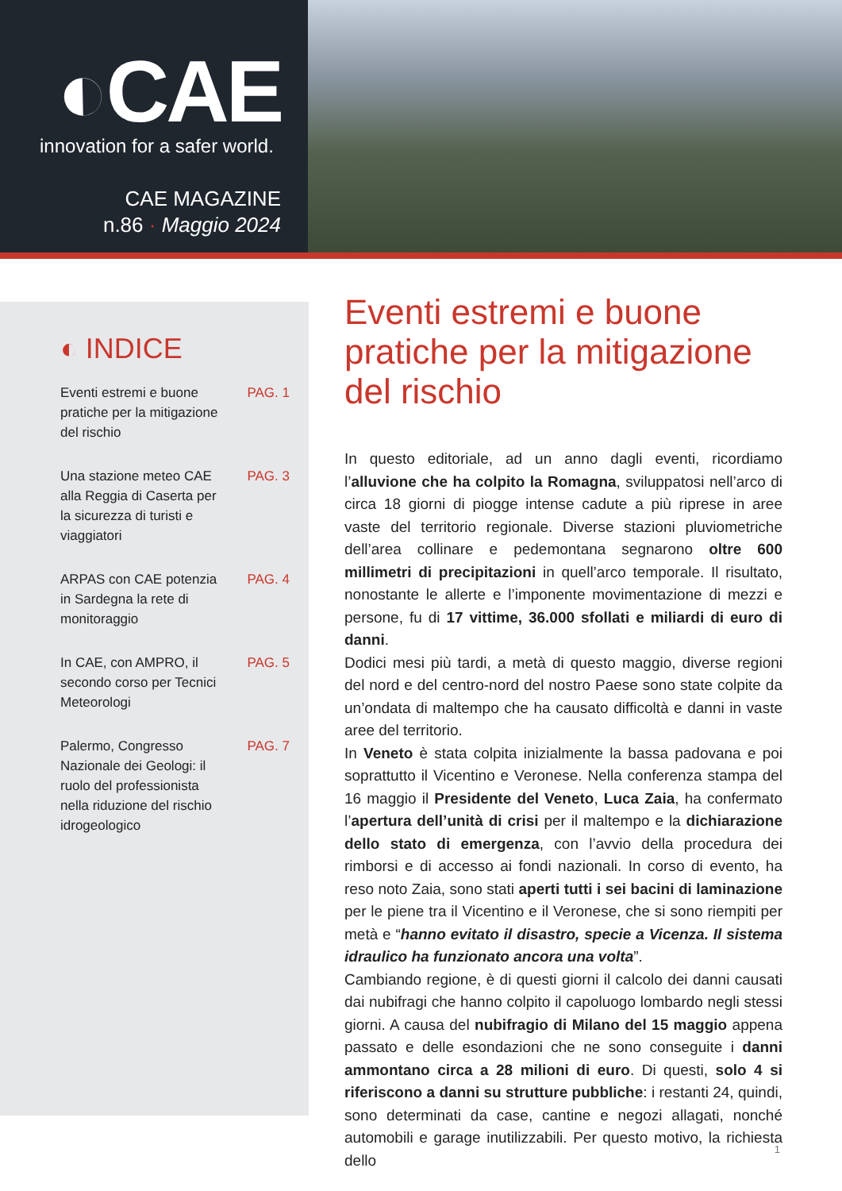◐CAE
innovation for a safer world.
CAE MAGAZINE
n.86 · Maggio 2024
◐ INDICE
Eventi estremi e buone
pratiche per la mitigazione
del rischio PAG. 1
Una stazione meteo CAE
alla Reggia di Caserta per
la sicurezza di turisti e
viaggiatori PAG. 3
ARPAS con CAE potenzia
in Sardegna la rete di
monitoraggio PAG. 4
In CAE, con AMPRO, il
secondo corso per Tecnici
Meteorologi PAG. 5
Palermo, Congresso
Nazionale dei Geologi: il
ruolo del professionista
nella riduzione del rischio
idrogeologico PAG. 7
Eventi estremi e buone pratiche per la mitigazione del rischio
In questo editoriale, ad un anno dagli eventi, ricordiamo l’alluvione che ha colpito la Romagna, sviluppatosi nell’arco di circa 18 giorni di piogge intense cadute a più riprese in aree vaste del territorio regionale. Diverse stazioni pluviometriche dell’area collinare e pedemontana segnarono oltre 600 millimetri di precipitazioni in quell’arco temporale. Il risultato, nonostante le allerte e l’imponente movimentazione di mezzi e persone, fu di 17 vittime, 36.000 sfollati e miliardi di euro di danni.
Dodici mesi più tardi, a metà di questo maggio, diverse regioni del nord e del centro-nord del nostro Paese sono state colpite da un’ondata di maltempo che ha causato difficoltà e danni in vaste aree del territorio.
In Veneto è stata colpita inizialmente la bassa padovana e poi soprattutto il Vicentino e Veronese. Nella conferenza stampa del 16 maggio il Presidente del Veneto, Luca Zaia, ha confermato l’apertura dell’unità di crisi per il maltempo e la dichiarazione dello stato di emergenza, con l’avvio della procedura dei rimborsi e di accesso ai fondi nazionali. In corso di evento, ha reso noto Zaia, sono stati aperti tutti i sei bacini di laminazione per le piene tra il Vicentino e il Veronese, che si sono riempiti per metà e “hanno evitato il disastro, specie a Vicenza. Il sistema idraulico ha funzionato ancora una volta”.
Cambiando regione, è di questi giorni il calcolo dei danni causati dai nubifragi che hanno colpito il capoluogo lombardo negli stessi giorni. A causa del nubifragio di Milano del 15 maggio appena passato e delle esondazioni che ne sono conseguite i danni ammontano circa a 28 milioni di euro. Di questi, solo 4 si riferiscono a danni su strutture pubbliche: i restanti 24, quindi, sono determinati da case, cantine e negozi allagati, nonché automobili e garage inutilizzabili. Per questo motivo, la richiesta dello
1